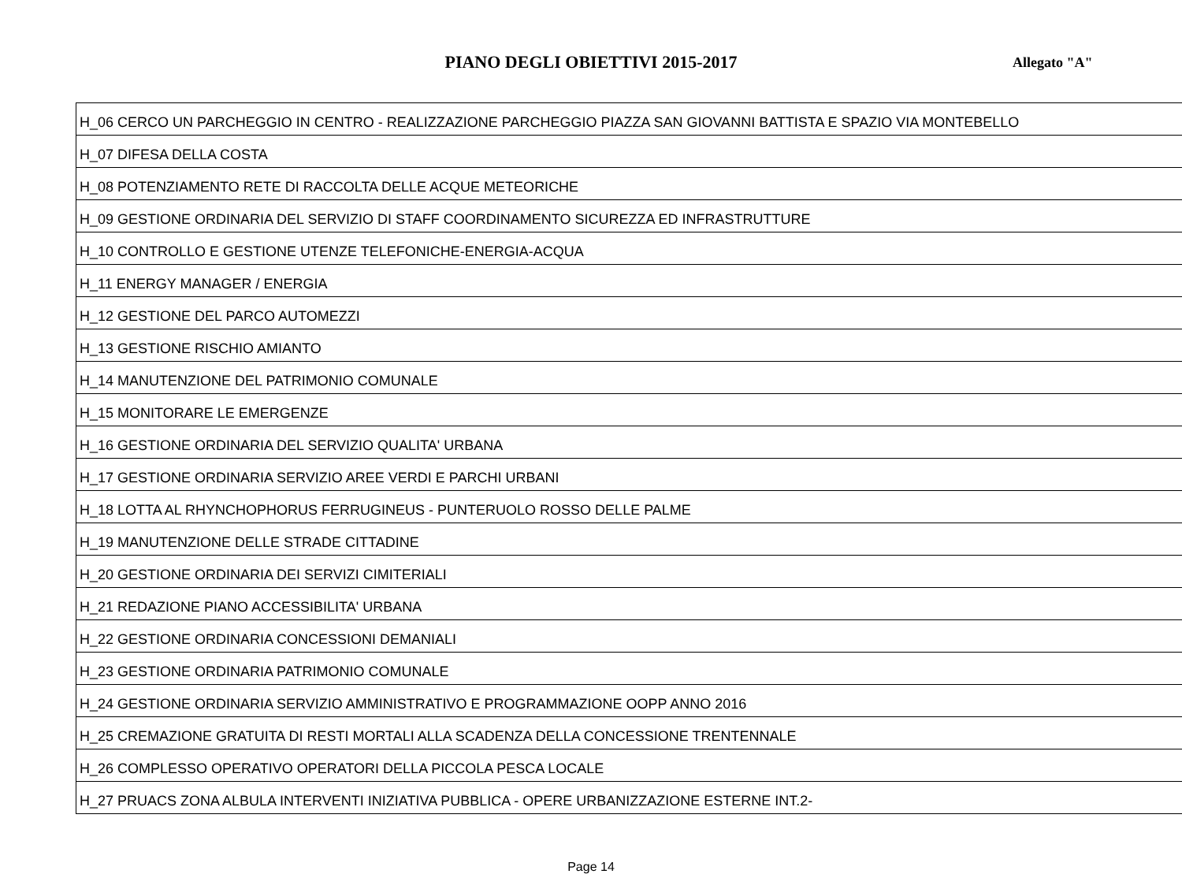PIANO DEGLI OBIETTIVI 2015-2017
Allegato "A"
| H_06 CERCO UN PARCHEGGIO IN CENTRO - REALIZZAZIONE PARCHEGGIO PIAZZA SAN GIOVANNI BATTISTA E SPAZIO VIA MONTEBELLO |
| H_07 DIFESA DELLA COSTA |
| H_08 POTENZIAMENTO RETE DI RACCOLTA DELLE ACQUE METEORICHE |
| H_09 GESTIONE ORDINARIA DEL SERVIZIO DI STAFF COORDINAMENTO SICUREZZA ED INFRASTRUTTURE |
| H_10 CONTROLLO E GESTIONE UTENZE TELEFONICHE-ENERGIA-ACQUA |
| H_11 ENERGY MANAGER / ENERGIA |
| H_12 GESTIONE DEL PARCO AUTOMEZZI |
| H_13 GESTIONE RISCHIO AMIANTO |
| H_14 MANUTENZIONE DEL PATRIMONIO COMUNALE |
| H_15 MONITORARE LE EMERGENZE |
| H_16 GESTIONE ORDINARIA DEL SERVIZIO QUALITA' URBANA |
| H_17 GESTIONE ORDINARIA SERVIZIO AREE VERDI E PARCHI URBANI |
| H_18 LOTTA AL RHYNCHOPHORUS FERRUGINEUS - PUNTERUOLO ROSSO DELLE PALME |
| H_19 MANUTENZIONE DELLE STRADE CITTADINE |
| H_20 GESTIONE ORDINARIA DEI SERVIZI CIMITERIALI |
| H_21 REDAZIONE PIANO ACCESSIBILITA' URBANA |
| H_22 GESTIONE ORDINARIA CONCESSIONI DEMANIALI |
| H_23 GESTIONE ORDINARIA PATRIMONIO COMUNALE |
| H_24 GESTIONE ORDINARIA SERVIZIO AMMINISTRATIVO E PROGRAMMAZIONE OOPP ANNO 2016 |
| H_25 CREMAZIONE GRATUITA DI RESTI MORTALI ALLA SCADENZA DELLA CONCESSIONE TRENTENNALE |
| H_26 COMPLESSO OPERATIVO OPERATORI DELLA PICCOLA PESCA LOCALE |
| H_27 PRUACS ZONA ALBULA INTERVENTI INIZIATIVA PUBBLICA - OPERE URBANIZZAZIONE ESTERNE INT.2- |
Page 14